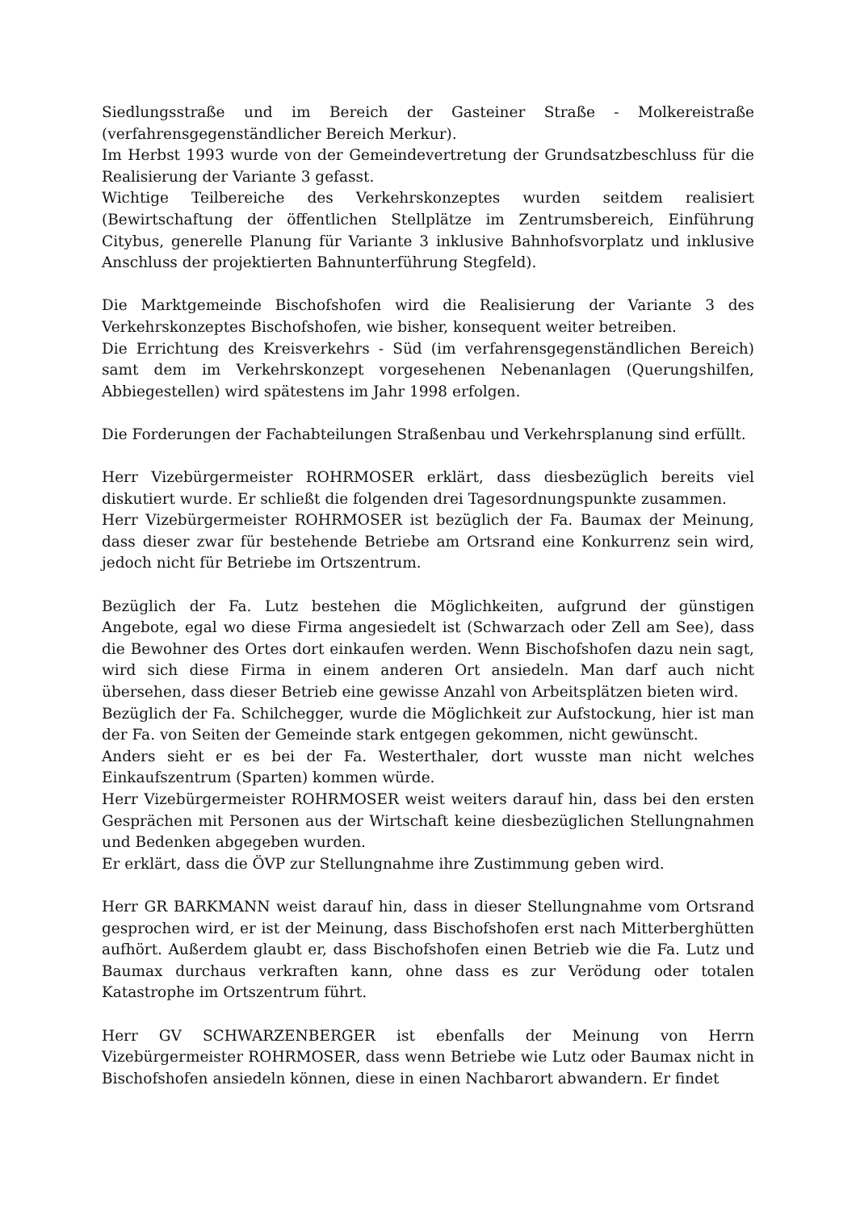Siedlungsstraße und im Bereich der Gasteiner Straße - Molkereistraße (verfahrensgegenständlicher Bereich Merkur).
Im Herbst 1993 wurde von der Gemeindevertretung der Grundsatzbeschluss für die Realisierung der Variante 3 gefasst.
Wichtige Teilbereiche des Verkehrskonzeptes wurden seitdem realisiert (Bewirtschaftung der öffentlichen Stellplätze im Zentrumsbereich, Einführung Citybus, generelle Planung für Variante 3 inklusive Bahnhofsvorplatz und inklusive Anschluss der projektierten Bahnunterführung Stegfeld).
Die Marktgemeinde Bischofshofen wird die Realisierung der Variante 3 des Verkehrskonzeptes Bischofshofen, wie bisher, konsequent weiter betreiben.
Die Errichtung des Kreisverkehrs - Süd (im verfahrensgegenständlichen Bereich) samt dem im Verkehrskonzept vorgesehenen Nebenanlagen (Querungshilfen, Abbiegestellen) wird spätestens im Jahr 1998 erfolgen.
Die Forderungen der Fachabteilungen Straßenbau und Verkehrsplanung sind erfüllt.
Herr Vizebürgermeister ROHRMOSER erklärt, dass diesbezüglich bereits viel diskutiert wurde. Er schließt die folgenden drei Tagesordnungspunkte zusammen.
Herr Vizebürgermeister ROHRMOSER ist bezüglich der Fa. Baumax der Meinung, dass dieser zwar für bestehende Betriebe am Ortsrand eine Konkurrenz sein wird, jedoch nicht für Betriebe im Ortszentrum.
Bezüglich der Fa. Lutz bestehen die Möglichkeiten, aufgrund der günstigen Angebote, egal wo diese Firma angesiedelt ist (Schwarzach oder Zell am See), dass die Bewohner des Ortes dort einkaufen werden. Wenn Bischofshofen dazu nein sagt, wird sich diese Firma in einem anderen Ort ansiedeln. Man darf auch nicht übersehen, dass dieser Betrieb eine gewisse Anzahl von Arbeitsplätzen bieten wird.
Bezüglich der Fa. Schilchegger, wurde die Möglichkeit zur Aufstockung, hier ist man der Fa. von Seiten der Gemeinde stark entgegen gekommen, nicht gewünscht.
Anders sieht er es bei der Fa. Westerthaler, dort wusste man nicht welches Einkaufszentrum (Sparten) kommen würde.
Herr Vizebürgermeister ROHRMOSER weist weiters darauf hin, dass bei den ersten Gesprächen mit Personen aus der Wirtschaft keine diesbezüglichen Stellungnahmen und Bedenken abgegeben wurden.
Er erklärt, dass die ÖVP zur Stellungnahme ihre Zustimmung geben wird.
Herr GR BARKMANN weist darauf hin, dass in dieser Stellungnahme vom Ortsrand gesprochen wird, er ist der Meinung, dass Bischofshofen erst nach Mitterberghütten aufhört. Außerdem glaubt er, dass Bischofshofen einen Betrieb wie die Fa. Lutz und Baumax durchaus verkraften kann, ohne dass es zur Verödung oder totalen Katastrophe im Ortszentrum führt.
Herr GV SCHWARZENBERGER ist ebenfalls der Meinung von Herrn Vizebürgermeister ROHRMOSER, dass wenn Betriebe wie Lutz oder Baumax nicht in Bischofshofen ansiedeln können, diese in einen Nachbarort abwandern. Er findet